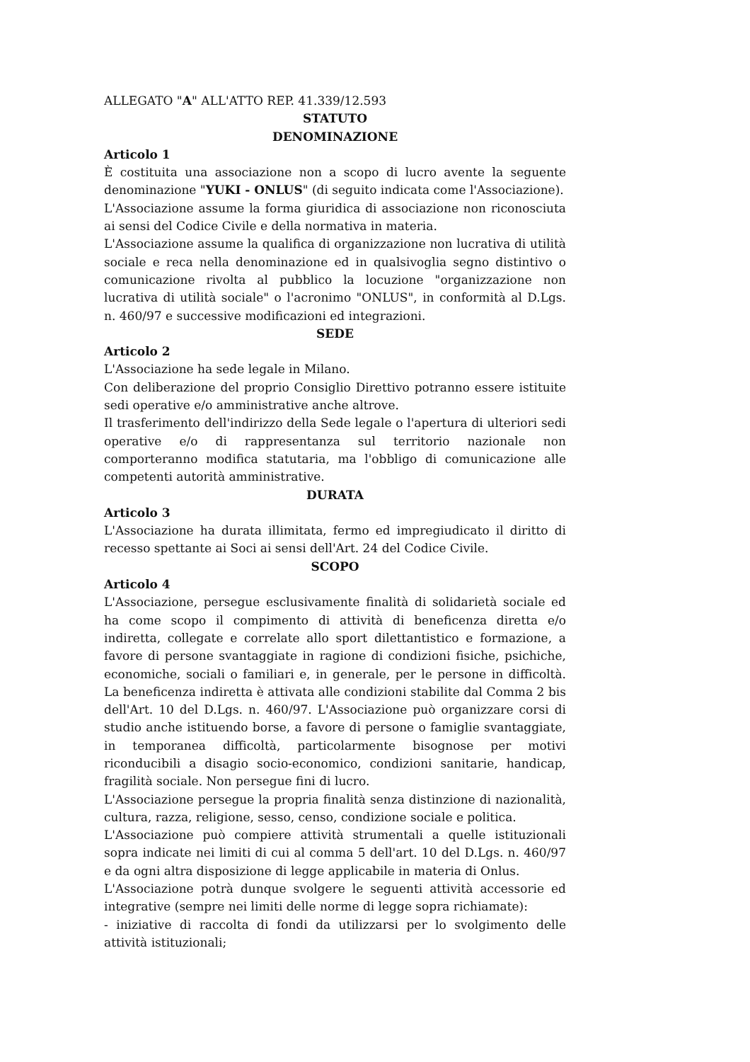ALLEGATO "A" ALL'ATTO REP. 41.339/12.593
STATUTO
DENOMINAZIONE
Articolo 1
È costituita una associazione non a scopo di lucro avente la seguente denominazione "YUKI - ONLUS" (di seguito indicata come l'Associazione).
L'Associazione assume la forma giuridica di associazione non riconosciuta ai sensi del Codice Civile e della normativa in materia.
L'Associazione assume la qualifica di organizzazione non lucrativa di utilità sociale e reca nella denominazione ed in qualsivoglia segno distintivo o comunicazione rivolta al pubblico la locuzione "organizzazione non lucrativa di utilità sociale" o l'acronimo "ONLUS", in conformità al D.Lgs. n. 460/97 e successive modificazioni ed integrazioni.
SEDE
Articolo 2
L'Associazione ha sede legale in Milano.
Con deliberazione del proprio Consiglio Direttivo potranno essere istituite sedi operative e/o amministrative anche altrove.
Il trasferimento dell'indirizzo della Sede legale o l'apertura di ulteriori sedi operative e/o di rappresentanza sul territorio nazionale non comporteranno modifica statutaria, ma l'obbligo di comunicazione alle competenti autorità amministrative.
DURATA
Articolo 3
L'Associazione ha durata illimitata, fermo ed impregiudicato il diritto di recesso spettante ai Soci ai sensi dell'Art. 24 del Codice Civile.
SCOPO
Articolo 4
L'Associazione, persegue esclusivamente finalità di solidarietà sociale ed ha come scopo il compimento di attività di beneficenza diretta e/o indiretta, collegate e correlate allo sport dilettantistico e formazione, a favore di persone svantaggiate in ragione di condizioni fisiche, psichiche, economiche, sociali o familiari e, in generale, per le persone in difficoltà. La beneficenza indiretta è attivata alle condizioni stabilite dal Comma 2 bis dell'Art. 10 del D.Lgs. n. 460/97. L'Associazione può organizzare corsi di studio anche istituendo borse, a favore di persone o famiglie svantaggiate, in temporanea difficoltà, particolarmente bisognose per motivi riconducibili a disagio socio-economico, condizioni sanitarie, handicap, fragilità sociale. Non persegue fini di lucro.
L'Associazione persegue la propria finalità senza distinzione di nazionalità, cultura, razza, religione, sesso, censo, condizione sociale e politica.
L'Associazione può compiere attività strumentali a quelle istituzionali sopra indicate nei limiti di cui al comma 5 dell'art. 10 del D.Lgs. n. 460/97 e da ogni altra disposizione di legge applicabile in materia di Onlus.
L'Associazione potrà dunque svolgere le seguenti attività accessorie ed integrative (sempre nei limiti delle norme di legge sopra richiamate):
- iniziative di raccolta di fondi da utilizzarsi per lo svolgimento delle attività istituzionali;